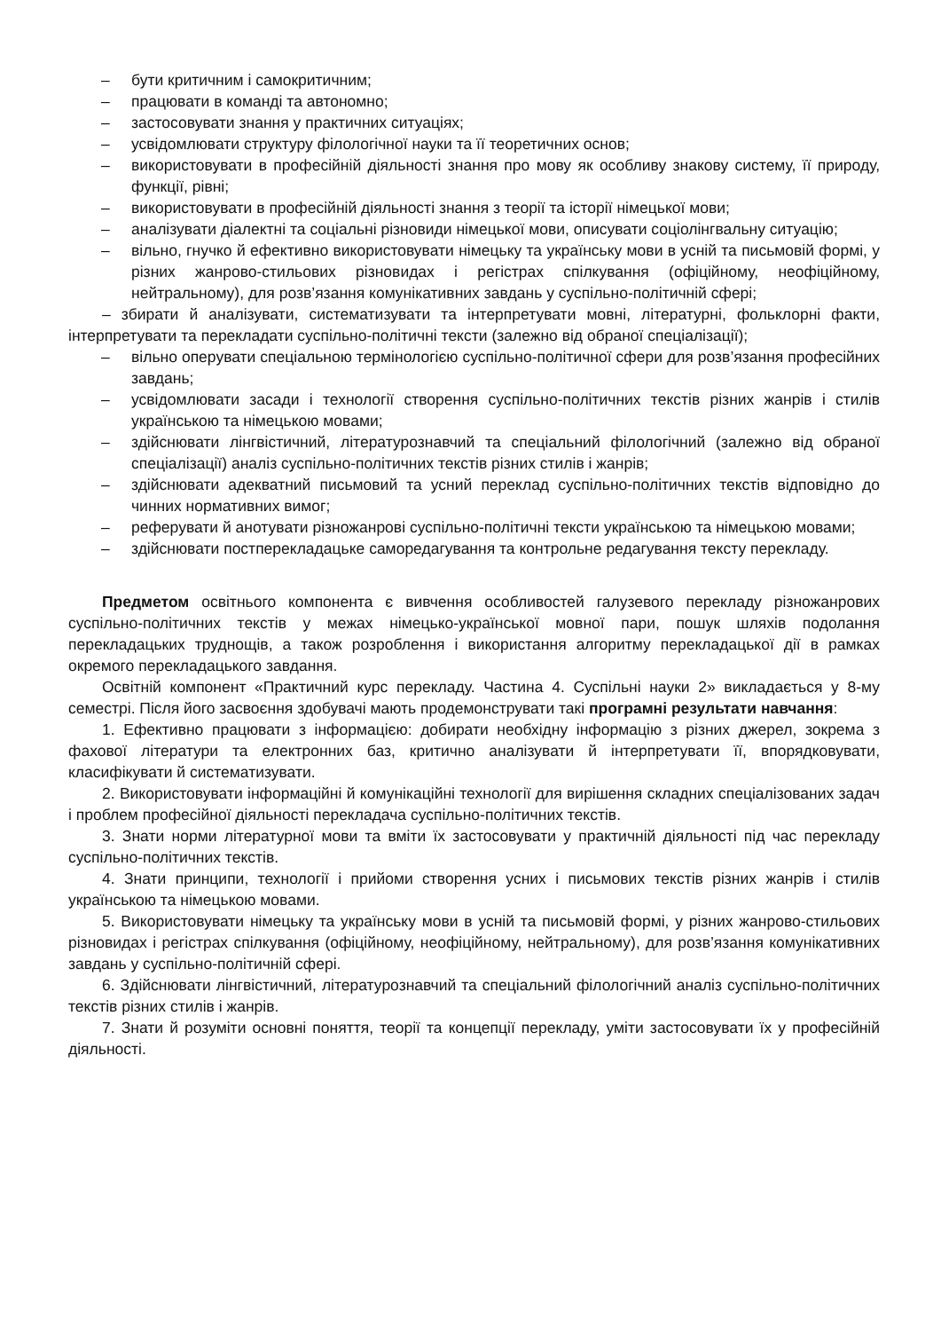– бути критичним і самокритичним;
– працювати в команді та автономно;
– застосовувати знання у практичних ситуаціях;
– усвідомлювати структуру філологічної науки та її теоретичних основ;
– використовувати в професійній діяльності знання про мову як особливу знакову систему, її природу, функції, рівні;
– використовувати в професійній діяльності знання з теорії та історії німецької мови;
– аналізувати діалектні та соціальні різновиди німецької мови, описувати соціолінгвальну ситуацію;
– вільно, гнучко й ефективно використовувати німецьку та українську мови в усній та письмовій формі, у різних жанрово-стильових різновидах і регістрах спілкування (офіційному, неофіційному, нейтральному), для розв’язання комунікативних завдань у суспільно-політичній сфері;
– збирати й аналізувати, систематизувати та інтерпретувати мовні, літературні, фольклорні факти, інтерпретувати та перекладати суспільно-політичні тексти (залежно від обраної спеціалізації);
– вільно оперувати спеціальною термінологією суспільно-політичної сфери для розв’язання професійних завдань;
– усвідомлювати засади і технології створення суспільно-політичних текстів різних жанрів і стилів українською та німецькою мовами;
– здійснювати лінгвістичний, літературознавчий та спеціальний філологічний (залежно від обраної спеціалізації) аналіз суспільно-політичних текстів різних стилів і жанрів;
– здійснювати адекватний письмовий та усний переклад суспільно-політичних текстів відповідно до чинних нормативних вимог;
– реферувати й анотувати різножанрові суспільно-політичні тексти українською та німецькою мовами;
– здійснювати постперекладацьке саморедагування та контрольне редагування тексту перекладу.
Предметом освітнього компонента є вивчення особливостей галузевого перекладу різножанрових суспільно-політичних текстів у межах німецько-української мовної пари, пошук шляхів подолання перекладацьких труднощів, а також розроблення і використання алгоритму перекладацької дії в рамках окремого перекладацького завдання.
Освітній компонент «Практичний курс перекладу. Частина 4. Суспільні науки 2» викладається у 8-му семестрі. Після його засвоєння здобувачі мають продемонструвати такі програмні результати навчання:
1. Ефективно працювати з інформацією: добирати необхідну інформацію з різних джерел, зокрема з фахової літератури та електронних баз, критично аналізувати й інтерпретувати її, впорядковувати, класифікувати й систематизувати.
2. Використовувати інформаційні й комунікаційні технології для вирішення складних спеціалізованих задач і проблем професійної діяльності перекладача суспільно-політичних текстів.
3. Знати норми літературної мови та вміти їх застосовувати у практичній діяльності під час перекладу суспільно-політичних текстів.
4. Знати принципи, технології і прийоми створення усних і письмових текстів різних жанрів і стилів українською та німецькою мовами.
5. Використовувати німецьку та українську мови в усній та письмовій формі, у різних жанрово-стильових різновидах і регістрах спілкування (офіційному, неофіційному, нейтральному), для розв’язання комунікативних завдань у суспільно-політичній сфері.
6. Здійснювати лінгвістичний, літературознавчий та спеціальний філологічний аналіз суспільно-політичних текстів різних стилів і жанрів.
7. Знати й розуміти основні поняття, теорії та концепції перекладу, уміти застосовувати їх у професійній діяльності.